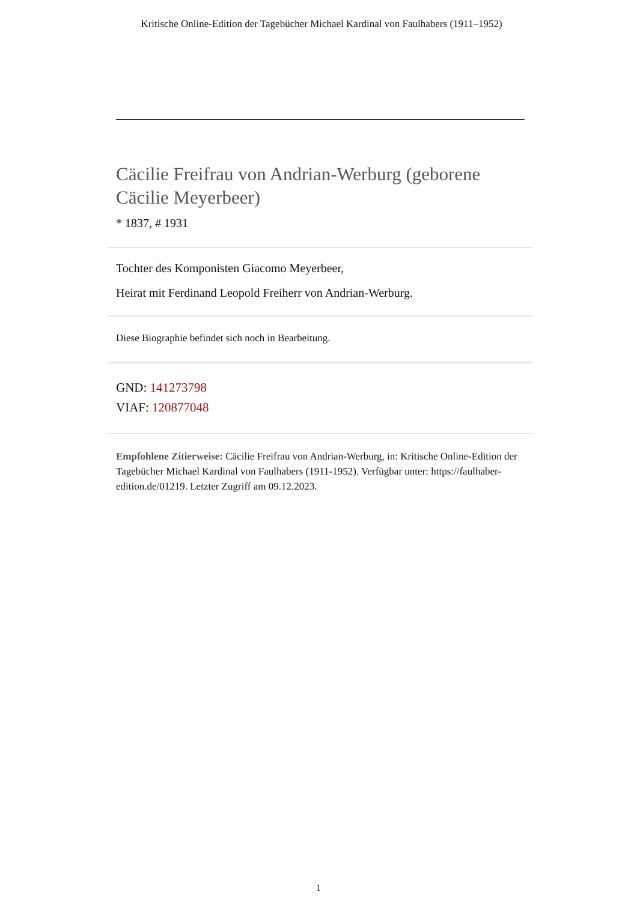Kritische Online-Edition der Tagebücher Michael Kardinal von Faulhabers (1911–1952)
Cäcilie Freifrau von Andrian-Werburg (geborene Cäcilie Meyerbeer)
* 1837, # 1931
Tochter des Komponisten Giacomo Meyerbeer,
Heirat mit Ferdinand Leopold Freiherr von Andrian-Werburg.
Diese Biographie befindet sich noch in Bearbeitung.
GND: 141273798
VIAF: 120877048
Empfohlene Zitierweise: Cäcilie Freifrau von Andrian-Werburg, in: Kritische Online-Edition der Tagebücher Michael Kardinal von Faulhabers (1911-1952). Verfügbar unter: https://faulhaber-edition.de/01219. Letzter Zugriff am 09.12.2023.
1